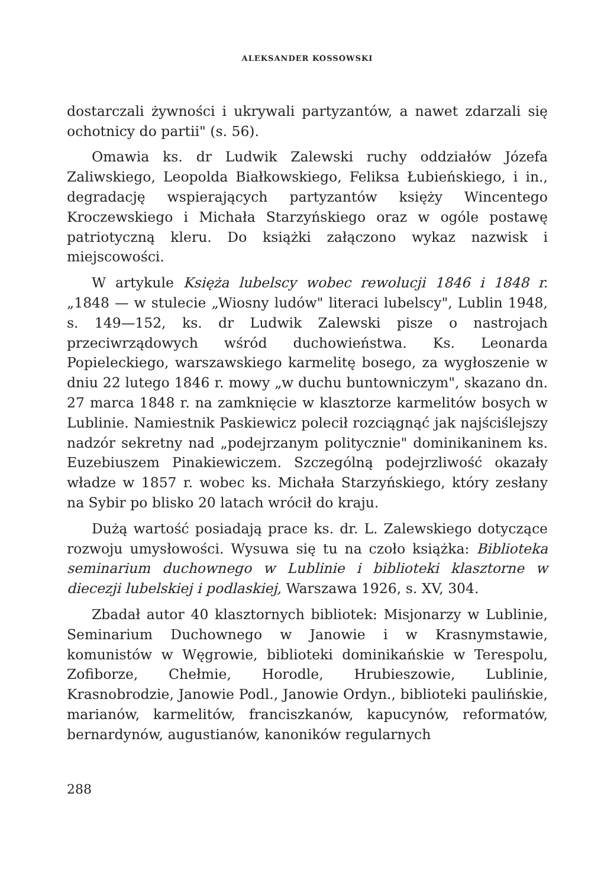ALEKSANDER KOSSOWSKI
dostarczali żywności i ukrywali partyzantów, a nawet zdarzali się ochotnicy do partii" (s. 56).
Omawia ks. dr Ludwik Zalewski ruchy oddziałów Józefa Zaliwskiego, Leopolda Białkowskiego, Feliksa Łubieńskiego, i in., degradację wspierających partyzantów księży Wincentego Kroczewskiego i Michała Starzyńskiego oraz w ogóle postawę patriotyczną kleru. Do książki załączono wykaz nazwisk i miejscowości.
W artykule Księża lubelscy wobec rewolucji 1846 i 1848 r. „1848 — w stulecie „Wiosny ludów" literaci lubelscy", Lublin 1948, s. 149—152, ks. dr Ludwik Zalewski pisze o nastrojach przeciwrządowych wśród duchowieństwa. Ks. Leonarda Popieleckiego, warszawskiego karmelitę bosego, za wygłoszenie w dniu 22 lutego 1846 r. mowy „w duchu buntowniczym", skazano dn. 27 marca 1848 r. na zamknięcie w klasztorze karmelitów bosych w Lublinie. Namiestnik Paskiewicz polecił rozciągnąć jak najściślejszy nadzór sekretny nad „podejrzanym politycznie" dominikaninem ks. Euzebiuszem Pinakiewiczem. Szczególną podejrzliwość okazały władze w 1857 r. wobec ks. Michała Starzyńskiego, który zesłany na Sybir po blisko 20 latach wrócił do kraju.
Dużą wartość posiadają prace ks. dr. L. Zalewskiego dotyczące rozwoju umysłowości. Wysuwa się tu na czoło książka: Biblioteka seminarium duchownego w Lublinie i biblioteki klasztorne w diecezji lubelskiej i podlaskiej, Warszawa 1926, s. XV, 304.
Zbadał autor 40 klasztornych bibliotek: Misjonarzy w Lublinie, Seminarium Duchownego w Janowie i w Krasnymstawie, komunistów w Węgrowie, biblioteki dominikańskie w Terespolu, Zofiborze, Chełmie, Horodle, Hrubieszowie, Lublinie, Krasnobrodzie, Janowie Podl., Janowie Ordyn., biblioteki paulińskie, marianów, karmelitów, franciszkanów, kapucynów, reformatów, bernardynów, augustianów, kanoników regularnych
288